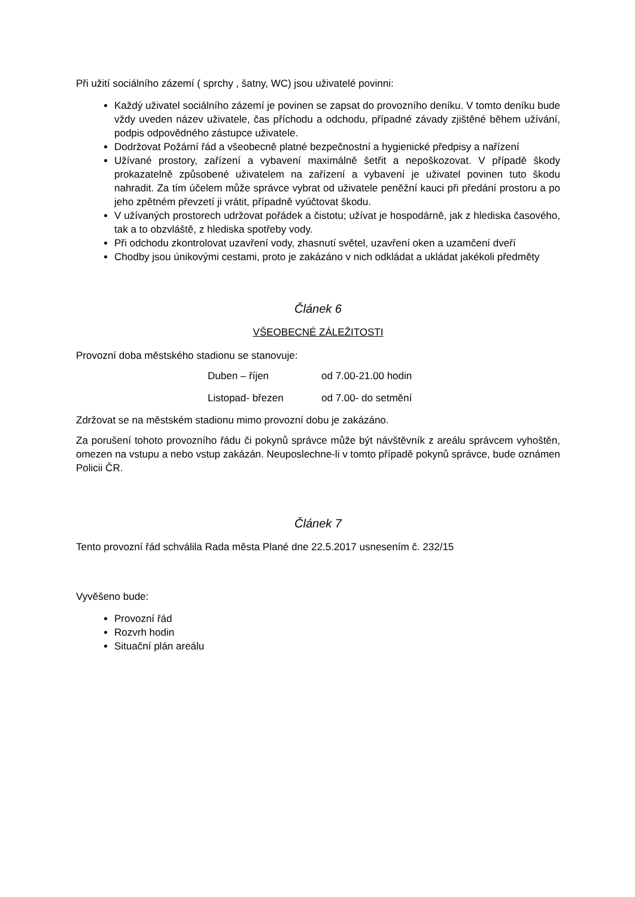Při užití sociálního zázemí ( sprchy , šatny, WC) jsou uživatelé povinni:
Každý uživatel sociálního zázemí je povinen se zapsat do provozního deníku. V tomto deníku bude vždy uveden název uživatele, čas příchodu a odchodu, případné závady zjištěné během užívání, podpis odpovědného zástupce uživatele.
Dodržovat Požární řád a všeobecně platné bezpečnostní a hygienické předpisy a nařízení
Užívané prostory, zařízení a vybavení maximálně šetřit a nepoškozovat. V případě škody prokazatelně způsobené uživatelem na zařízení a vybavení je uživatel povinen tuto škodu nahradit. Za tím účelem může správce vybrat od uživatele peněžní kauci při předání prostoru a po jeho zpětném převzetí ji vrátit, případně vyúčtovat škodu.
V užívaných prostorech udržovat pořádek a čistotu; užívat je hospodárně, jak z hlediska časového, tak a to obzvláště, z hlediska spotřeby vody.
Při odchodu zkontrolovat uzavření vody, zhasnutí světel, uzavření oken a uzamčení dveří
Chodby jsou únikovými cestami, proto je zakázáno v nich odkládat a ukládat jakékoli předměty
Článek 6
VŠEOBECNÉ ZÁLEŽITOSTI
Provozní doba městského stadionu se stanovuje:
Duben – říjen od 7.00-21.00 hodin
Listopad- březen od 7.00- do setmění
Zdržovat se na městském stadionu mimo provozní dobu je zakázáno.
Za porušení tohoto provozního řádu či pokynů správce může být návštěvník z areálu správcem vyhoštěn, omezen na vstupu a nebo vstup zakázán. Neuposlechne-li v tomto případě pokynů správce, bude oznámen Policii ČR.
Článek 7
Tento provozní řád schválila Rada města Plané dne 22.5.2017 usnesením č. 232/15
Vyvěšeno bude:
Provozní řád
Rozvrh hodin
Situační plán areálu